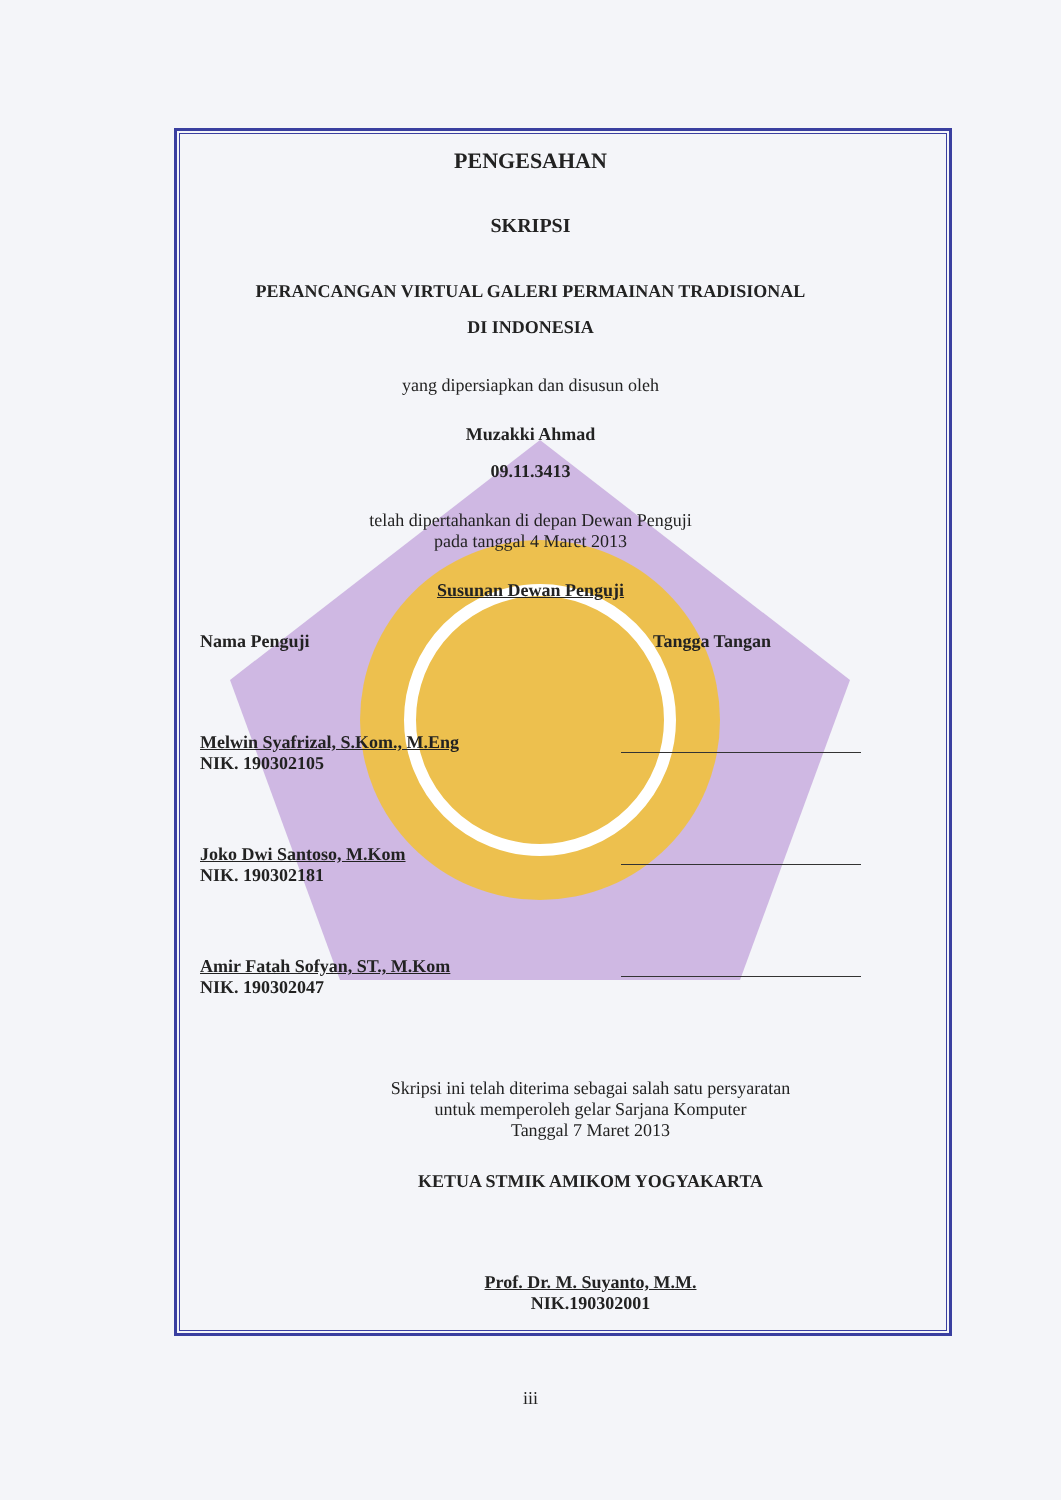PENGESAHAN
SKRIPSI
PERANCANGAN VIRTUAL GALERI PERMAINAN TRADISIONAL
DI INDONESIA
yang dipersiapkan dan disusun oleh
Muzakki Ahmad
09.11.3413
telah dipertahankan di depan Dewan Penguji
pada tanggal 4 Maret 2013
Susunan Dewan Penguji
Nama Penguji Tangga Tangan
Melwin Syafrizal, S.Kom., M.Eng
NIK. 190302105
Joko Dwi Santoso, M.Kom
NIK. 190302181
Amir Fatah Sofyan, ST., M.Kom
NIK. 190302047
Skripsi ini telah diterima sebagai salah satu persyaratan
untuk memperoleh gelar Sarjana Komputer
Tanggal 7 Maret 2013
KETUA STMIK AMIKOM YOGYAKARTA
Prof. Dr. M. Suyanto, M.M.
NIK.190302001
iii